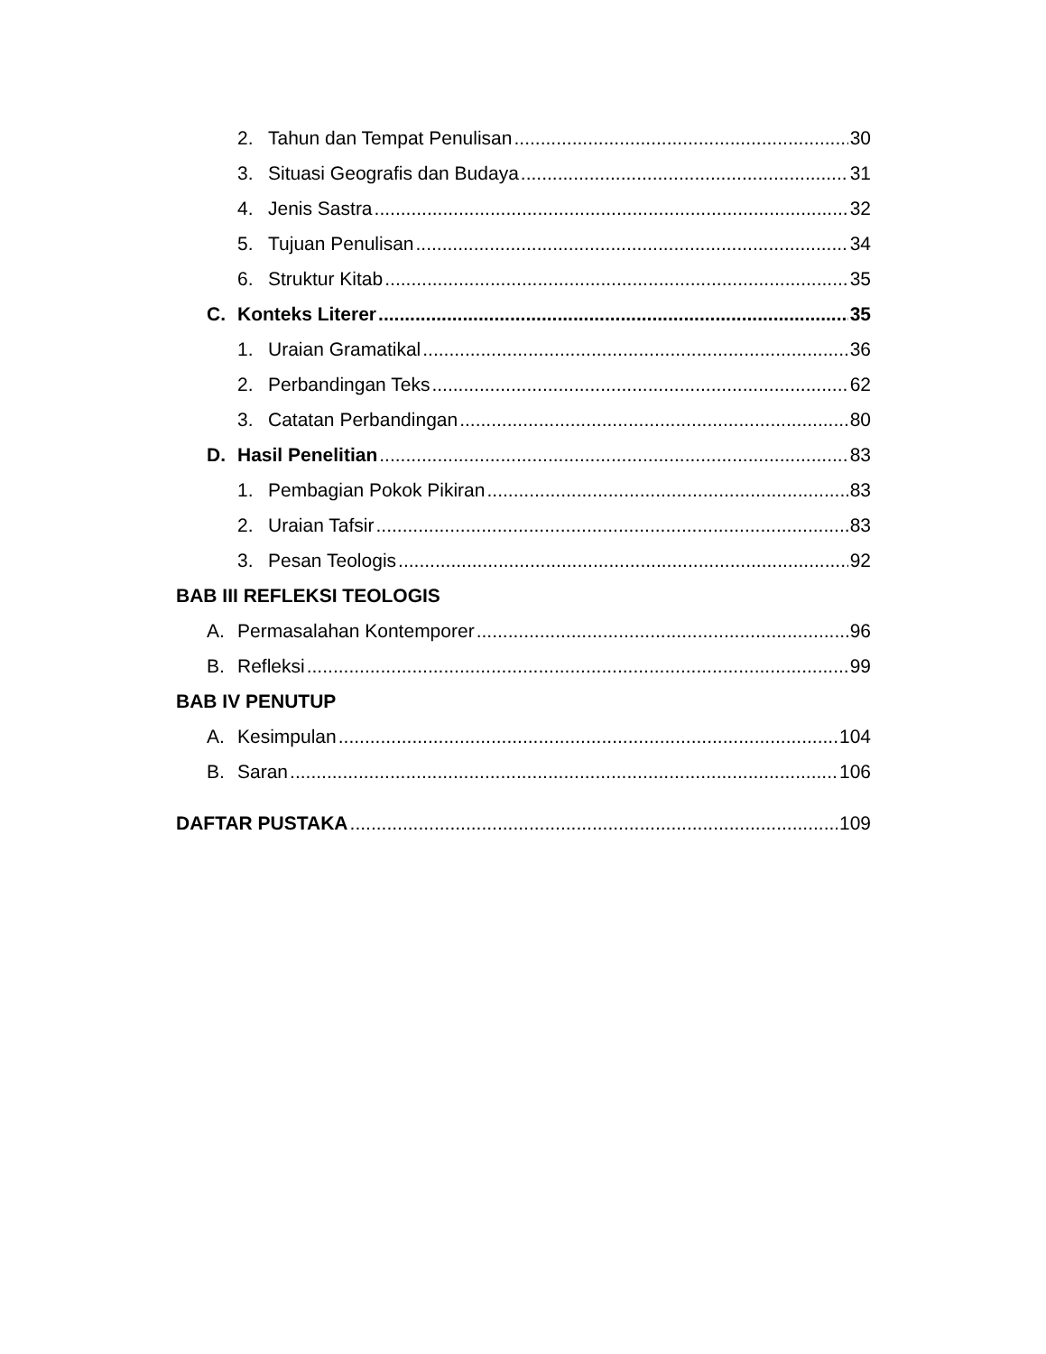2. Tahun dan Tempat Penulisan 30
3. Situasi Geografis dan Budaya 31
4. Jenis Sastra 32
5. Tujuan Penulisan 34
6. Struktur Kitab 35
C. Konteks Literer 35
1. Uraian Gramatikal 36
2. Perbandingan Teks 62
3. Catatan Perbandingan 80
D. Hasil Penelitian 83
1. Pembagian Pokok Pikiran 83
2. Uraian Tafsir 83
3. Pesan Teologis 92
BAB III REFLEKSI TEOLOGIS
A. Permasalahan Kontemporer 96
B. Refleksi 99
BAB IV PENUTUP
A. Kesimpulan 104
B. Saran 106
DAFTAR PUSTAKA 109